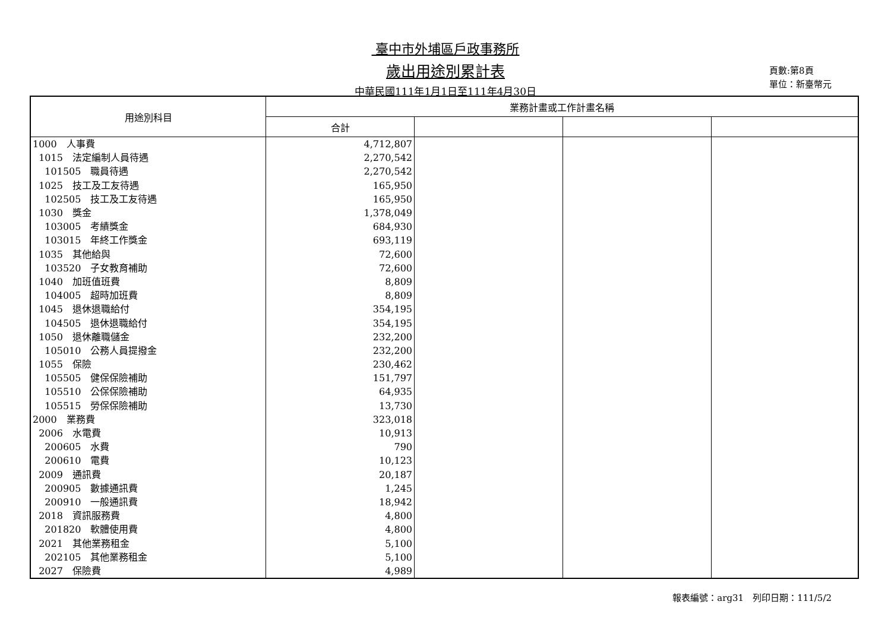臺中市外埔區戶政事務所
歲出用途別累計表
中華民國111年1月1日至111年4月30日
頁數:第8頁
單位：新臺幣元
| 用途別科目 | 業務計畫或工作計畫名稱 | | | |
| --- | --- | --- | --- | --- |
| | 合計 | | | |
| 1000 人事費 | 4,712,807 | | | |
| 1015 法定編制人員待遇 | 2,270,542 | | | |
| 101505 職員待遇 | 2,270,542 | | | |
| 1025 技工及工友待遇 | 165,950 | | | |
| 102505 技工及工友待遇 | 165,950 | | | |
| 1030 獎金 | 1,378,049 | | | |
| 103005 考績獎金 | 684,930 | | | |
| 103015 年終工作獎金 | 693,119 | | | |
| 1035 其他給與 | 72,600 | | | |
| 103520 子女教育補助 | 72,600 | | | |
| 1040 加班值班費 | 8,809 | | | |
| 104005 超時加班費 | 8,809 | | | |
| 1045 退休退職給付 | 354,195 | | | |
| 104505 退休退職給付 | 354,195 | | | |
| 1050 退休離職儲金 | 232,200 | | | |
| 105010 公務人員提撥金 | 232,200 | | | |
| 1055 保險 | 230,462 | | | |
| 105505 健保保險補助 | 151,797 | | | |
| 105510 公保保險補助 | 64,935 | | | |
| 105515 勞保保險補助 | 13,730 | | | |
| 2000 業務費 | 323,018 | | | |
| 2006 水電費 | 10,913 | | | |
| 200605 水費 | 790 | | | |
| 200610 電費 | 10,123 | | | |
| 2009 通訊費 | 20,187 | | | |
| 200905 數據通訊費 | 1,245 | | | |
| 200910 一般通訊費 | 18,942 | | | |
| 2018 資訊服務費 | 4,800 | | | |
| 201820 軟體使用費 | 4,800 | | | |
| 2021 其他業務租金 | 5,100 | | | |
| 202105 其他業務租金 | 5,100 | | | |
| 2027 保險費 | 4,989 | | | |
報表編號：arg31　列印日期：111/5/2